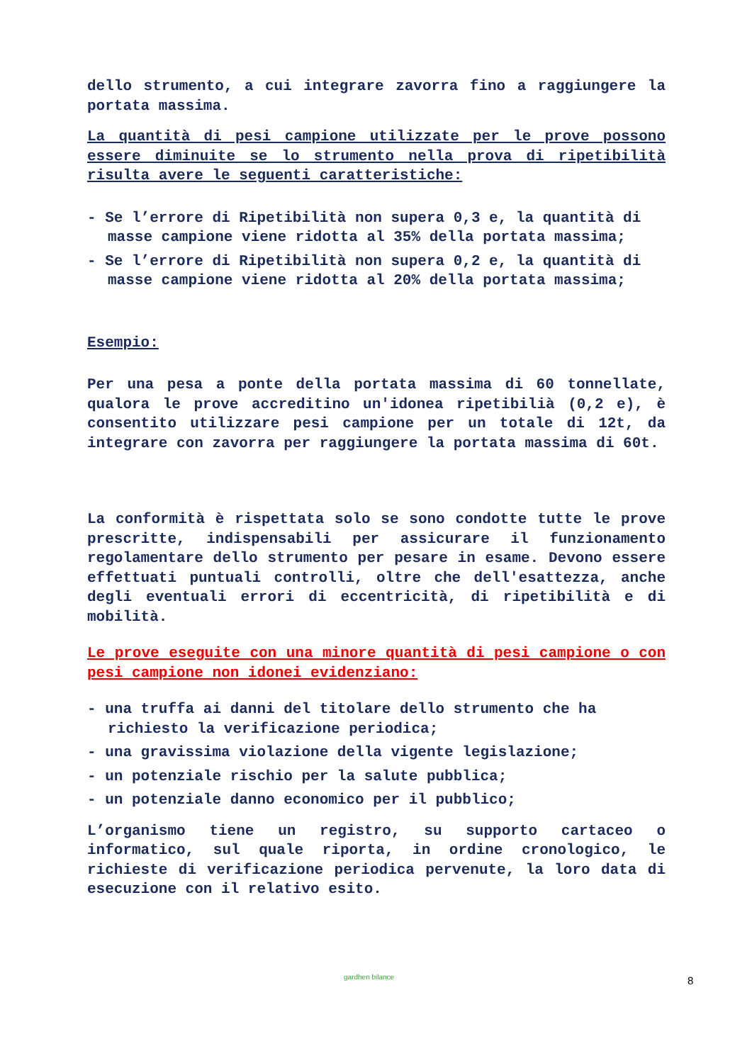dello strumento, a cui integrare zavorra fino a raggiungere la portata massima.
La quantità di pesi campione utilizzate per le prove possono essere diminuite se lo strumento nella prova di ripetibilità risulta avere le seguenti caratteristiche:
- Se l’errore di Ripetibilità non supera 0,3 e, la quantità di masse campione viene ridotta al 35% della portata massima;
- Se l’errore di Ripetibilità non supera 0,2 e, la quantità di masse campione viene ridotta al 20% della portata massima;
Esempio:
Per una pesa a ponte della portata massima di 60 tonnellate, qualora le prove accreditino un'idonea ripetibilià (0,2 e), è consentito utilizzare pesi campione per un totale di 12t, da integrare con zavorra per raggiungere la portata massima di 60t.
La conformità è rispettata solo se sono condotte tutte le prove prescritte, indispensabili per assicurare il funzionamento regolamentare dello strumento per pesare in esame. Devono essere effettuati puntuali controlli, oltre che dell'esattezza, anche degli eventuali errori di eccentricità, di ripetibilità e di mobilità.
Le prove eseguite con una minore quantità di pesi campione o con pesi campione non idonei evidenziano:
- una truffa ai danni del titolare dello strumento che ha richiesto la verificazione periodica;
- una gravissima violazione della vigente legislazione;
- un potenziale rischio per la salute pubblica;
- un potenziale danno economico per il pubblico;
L’organismo tiene un registro, su supporto cartaceo o informatico, sul quale riporta, in ordine cronologico, le richieste di verificazione periodica pervenute, la loro data di esecuzione con il relativo esito.
gardhen bilance 8